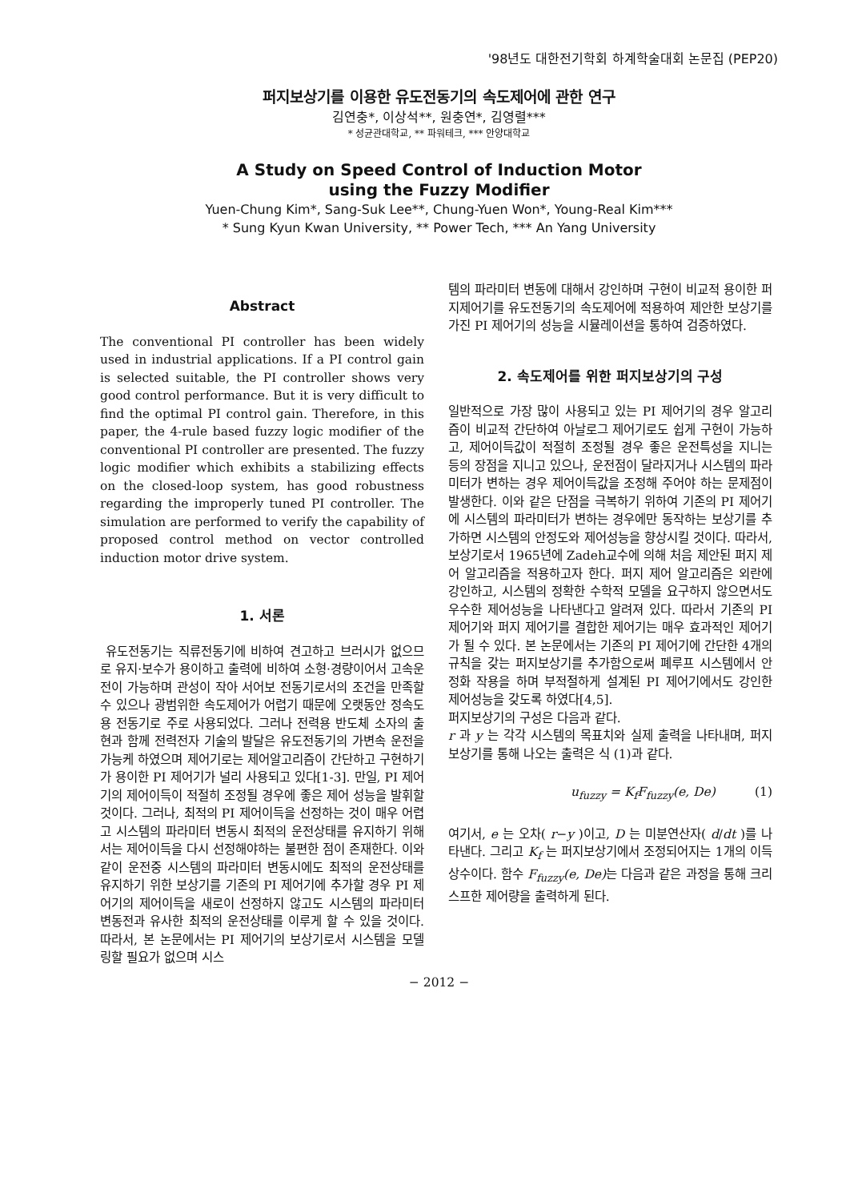'98년도 대한전기학회 하계학술대회 논문집 (PEP20)
퍼지보상기를 이용한 유도전동기의 속도제어에 관한 연구
김연충*, 이상석**, 원충연*, 김영렬***
* 성균관대학교, ** 파워테크, *** 안양대학교
A Study on Speed Control of Induction Motor
using the Fuzzy Modifier
Yuen-Chung Kim*, Sang-Suk Lee**, Chung-Yuen Won*, Young-Real Kim***
* Sung Kyun Kwan University, ** Power Tech, *** An Yang University
Abstract
The conventional PI controller has been widely used in industrial applications. If a PI control gain is selected suitable, the PI controller shows very good control performance. But it is very difficult to find the optimal PI control gain. Therefore, in this paper, the 4-rule based fuzzy logic modifier of the conventional PI controller are presented. The fuzzy logic modifier which exhibits a stabilizing effects on the closed-loop system, has good robustness regarding the improperly tuned PI controller. The simulation are performed to verify the capability of proposed control method on vector controlled induction motor drive system.
1. 서론
유도전동기는 직류전동기에 비하여 견고하고 브러시가 없으므로 유지·보수가 용이하고 출력에 비하여 소형·경량이어서 고속운전이 가능하며 관성이 작아 서어보 전동기로서의 조건을 만족할 수 있으나 광범위한 속도제어가 어렵기 때문에 오랫동안 정속도용 전동기로 주로 사용되었다. 그러나 전력용 반도체 소자의 출현과 함께 전력전자 기술의 발달은 유도전동기의 가변속 운전을 가능케 하였으며 제어기로는 제어알고리즘이 간단하고 구현하기가 용이한 PI 제어기가 널리 사용되고 있다[1-3]. 만일, PI 제어기의 제어이득이 적절히 조정될 경우에 좋은 제어 성능을 발휘할 것이다. 그러나, 최적의 PI 제어이득을 선정하는 것이 매우 어렵고 시스템의 파라미터 변동시 최적의 운전상태를 유지하기 위해서는 제어이득을 다시 선정해야하는 불편한 점이 존재한다. 이와 같이 운전중 시스템의 파라미터 변동시에도 최적의 운전상태를 유지하기 위한 보상기를 기존의 PI 제어기에 추가할 경우 PI 제어기의 제어이득을 새로이 선정하지 않고도 시스템의 파라미터 변동전과 유사한 최적의 운전상태를 이루게 할 수 있을 것이다. 따라서, 본 논문에서는 PI 제어기의 보상기로서 시스템을 모델링할 필요가 없으며 시스
템의 파라미터 변동에 대해서 강인하며 구현이 비교적 용이한 퍼지제어기를 유도전동기의 속도제어에 적용하여 제안한 보상기를 가진 PI 제어기의 성능을 시뮬레이션을 통하여 검증하였다.
2. 속도제어를 위한 퍼지보상기의 구성
일반적으로 가장 많이 사용되고 있는 PI 제어기의 경우 알고리즘이 비교적 간단하여 아날로그 제어기로도 쉽게 구현이 가능하고, 제어이득값이 적절히 조정될 경우 좋은 운전특성을 지니는 등의 장점을 지니고 있으나, 운전점이 달라지거나 시스템의 파라미터가 변하는 경우 제어이득값을 조정해 주어야 하는 문제점이 발생한다. 이와 같은 단점을 극복하기 위하여 기존의 PI 제어기에 시스템의 파라미터가 변하는 경우에만 동작하는 보상기를 추가하면 시스템의 안정도와 제어성능을 향상시킬 것이다. 따라서, 보상기로서 1965년에 Zadeh교수에 의해 처음 제안된 퍼지 제어 알고리즘을 적용하고자 한다. 퍼지 제어 알고리즘은 외란에 강인하고, 시스템의 정확한 수학적 모델을 요구하지 않으면서도 우수한 제어성능을 나타낸다고 알려져 있다. 따라서 기존의 PI제어기와 퍼지 제어기를 결합한 제어기는 매우 효과적인 제어기가 될 수 있다. 본 논문에서는 기존의 PI 제어기에 간단한 4개의 규칙을 갖는 퍼지보상기를 추가함으로써 폐루프 시스템에서 안정화 작용을 하며 부적절하게 설계된 PI 제어기에서도 강인한 제어성능을 갖도록 하였다[4,5].
퍼지보상기의 구성은 다음과 같다.
r 과 y 는 각각 시스템의 목표치와 실제 출력을 나타내며, 퍼지보상기를 통해 나오는 출력은 식 (1)과 같다.
u<sub>fuzzy</sub> = K<sub>f</sub>F<sub>fuzzy</sub>(e, De) (1)
여기서, e 는 오차( r−y )이고, D 는 미분연산자( d/dt )를 나타낸다. 그리고 K<sub>f</sub> 는 퍼지보상기에서 조정되어지는 1개의 이득상수이다. 함수 F<sub>fuzzy</sub>(e, De) 는 다음과 같은 과정을 통해 크리스프한 제어량을 출력하게 된다.
− 2012 −